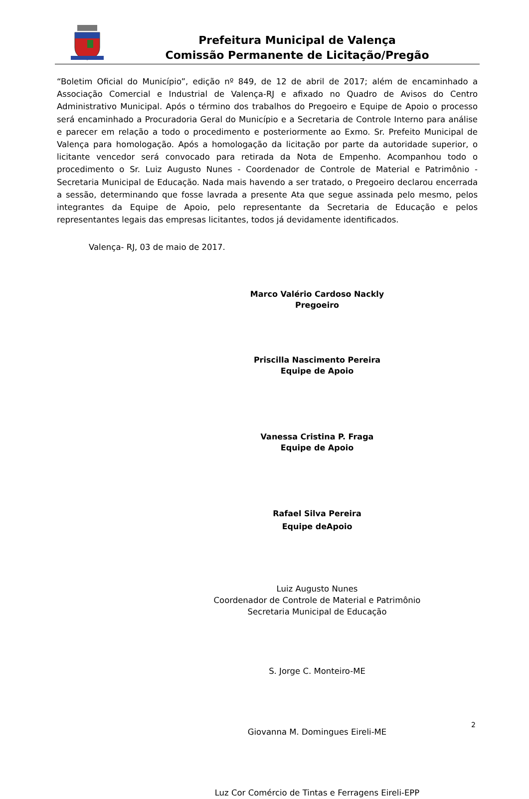Prefeitura Municipal de Valença
Comissão Permanente de Licitação/Pregão
“Boletim Oficial do Município”, edição nº 849, de 12 de abril de 2017; além de encaminhado a Associação Comercial e Industrial de Valença-RJ e afixado no Quadro de Avisos do Centro Administrativo Municipal. Após o término dos trabalhos do Pregoeiro e Equipe de Apoio o processo será encaminhado a Procuradoria Geral do Município e a Secretaria de Controle Interno para análise e parecer em relação a todo o procedimento e posteriormente ao Exmo. Sr. Prefeito Municipal de Valença para homologação. Após a homologação da licitação por parte da autoridade superior, o licitante vencedor será convocado para retirada da Nota de Empenho. Acompanhou todo o procedimento o Sr. Luiz Augusto Nunes - Coordenador de Controle de Material e Patrimônio - Secretaria Municipal de Educação. Nada mais havendo a ser tratado, o Pregoeiro declarou encerrada a sessão, determinando que fosse lavrada a presente Ata que segue assinada pelo mesmo, pelos integrantes da Equipe de Apoio, pelo representante da Secretaria de Educação e pelos representantes legais das empresas licitantes, todos já devidamente identificados.
Valença- RJ, 03 de maio de 2017.
Marco Valério Cardoso Nackly
Pregoeiro
Priscilla Nascimento Pereira
Equipe de Apoio
Vanessa Cristina P. Fraga
Equipe de Apoio
Rafael Silva Pereira
Equipe deApoio
Luiz Augusto Nunes
Coordenador de Controle de Material e Patrimônio
Secretaria Municipal de Educação
S. Jorge C. Monteiro-ME
Giovanna M. Domingues Eireli-ME
Luz Cor Comércio de Tintas e Ferragens Eireli-EPP
2